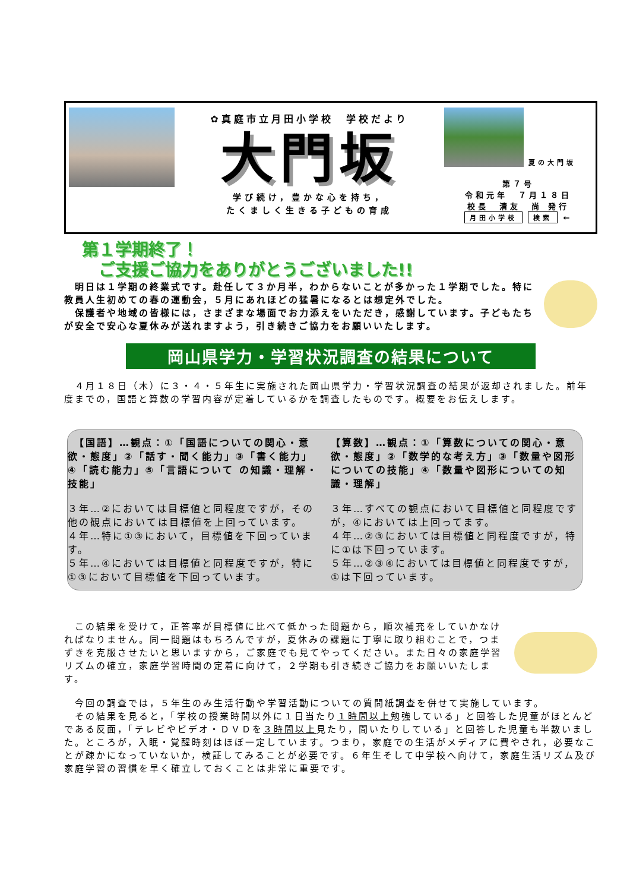✿真庭市立月田小学校　学校だより
大門坂
学び続け，豊かな心を持ち，
たくましく生きる子どもの育成
夏の大門坂
第７号
令和元年　７月１８日
校長　清友　尚 発行
月田小学校 検索 ←
第１学期終了！
　ご支援ご協力をありがとうございました!!
　明日は１学期の終業式です。赴任して３か月半，わからないことが多かった１学期でした。特に教員人生初めての春の運動会，５月にあれほどの猛暑になるとは想定外でした。
　保護者や地域の皆様には，さまざまな場面でお力添えをいただき，感謝しています。子どもたちが安全で安心な夏休みが送れますよう，引き続きご協力をお願いいたします。
岡山県学力・学習状況調査の結果について
　４月１８日（木）に３・４・５年生に実施された岡山県学力・学習状況調査の結果が返却されました。前年度までの，国語と算数の学習内容が定着しているかを調査したものです。概要をお伝えします。
　【国語】…観点：①「国語についての関心・意欲・態度」②「話す・聞く能力」③「書く能力」④「読む能力」⑤「言語について の知識・理解・技能」
３年…②においては目標値と同程度ですが，その他の観点においては目標値を上回っています。
４年…特に①③において，目標値を下回っています。
５年…④においては目標値と同程度ですが，特に①③において目標値を下回っています。
【算数】…観点：①「算数についての関心・意欲・態度」②「数学的な考え方」③「数量や図形についての技能」④「数量や図形についての知識・理解」
３年…すべての観点において目標値と同程度ですが，④においては上回ってます。
４年…②③においては目標値と同程度ですが，特に①は下回っています。
５年…②③④においては目標値と同程度ですが，①は下回っています。
　この結果を受けて，正答率が目標値に比べて低かった問題から，順次補充をしていかなければなりません。同一問題はもちろんですが，夏休みの課題に丁寧に取り組むことで，つまずきを克服させたいと思いますから，ご家庭でも見てやってください。また日々の家庭学習リズムの確立，家庭学習時間の定着に向けて，２学期も引き続きご協力をお願いいたします。
　今回の調査では，５年生のみ生活行動や学習活動についての質問紙調査を併せて実施しています。
　その結果を見ると，「学校の授業時間以外に１日当たり１時間以上勉強している」と回答した児童がほとんどである反面，「テレビやビデオ・ＤＶＤを３時間以上見たり，聞いたりしている」と回答した児童も半数いました。ところが，入眠・覚醒時刻はほぼ一定しています。つまり，家庭での生活がメディアに費やされ，必要なことが疎かになっていないか，検証してみることが必要です。６年生そして中学校へ向けて，家庭生活リズム及び家庭学習の習慣を早く確立しておくことは非常に重要です。